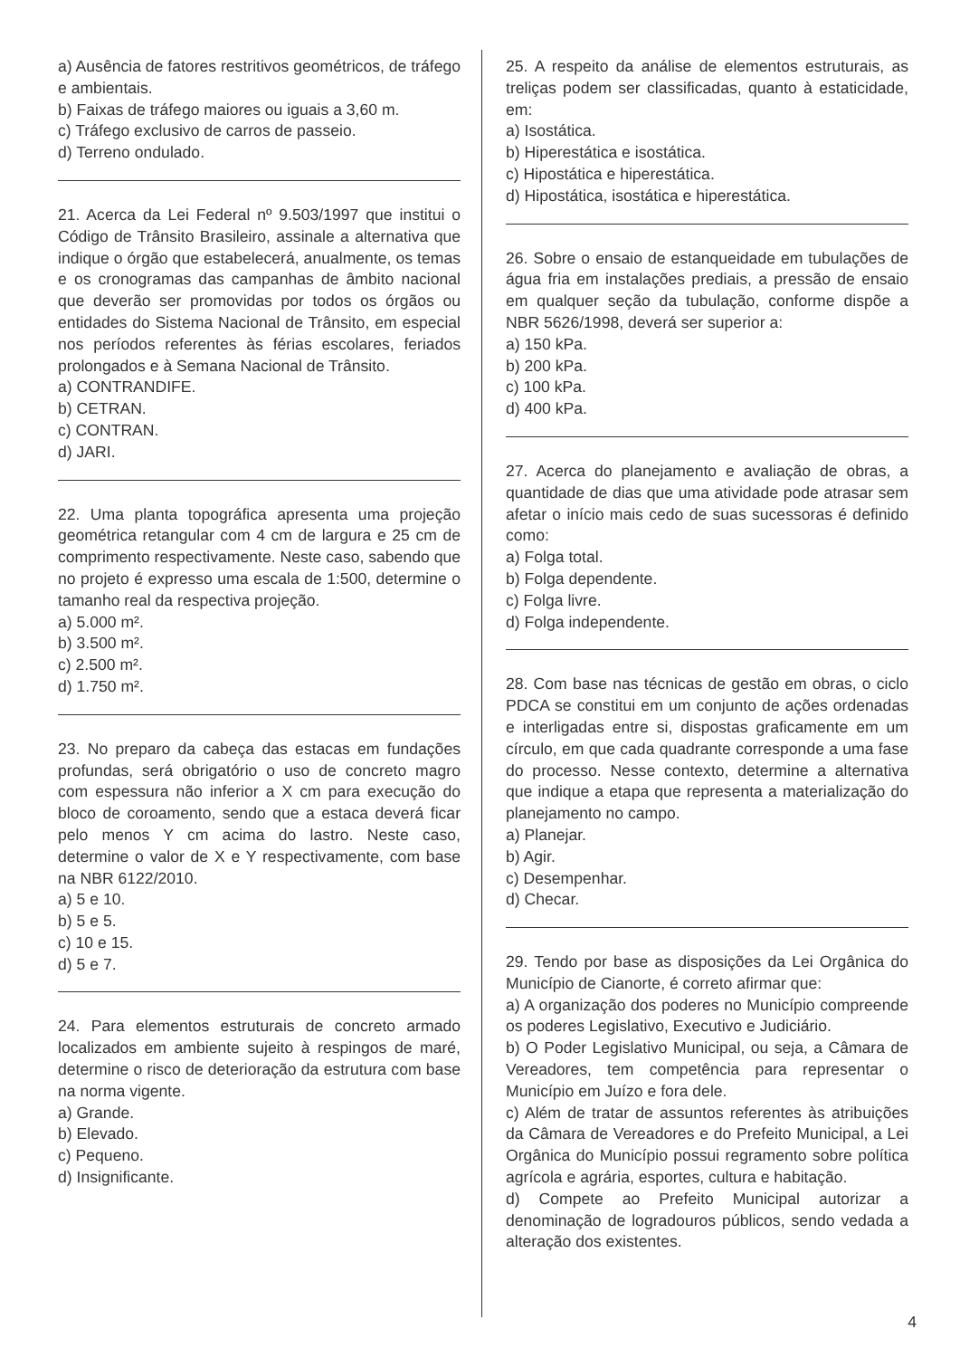a) Ausência de fatores restritivos geométricos, de tráfego e ambientais.
b) Faixas de tráfego maiores ou iguais a 3,60 m.
c) Tráfego exclusivo de carros de passeio.
d) Terreno ondulado.
21. Acerca da Lei Federal nº 9.503/1997 que institui o Código de Trânsito Brasileiro, assinale a alternativa que indique o órgão que estabelecerá, anualmente, os temas e os cronogramas das campanhas de âmbito nacional que deverão ser promovidas por todos os órgãos ou entidades do Sistema Nacional de Trânsito, em especial nos períodos referentes às férias escolares, feriados prolongados e à Semana Nacional de Trânsito.
a) CONTRANDIFE.
b) CETRAN.
c) CONTRAN.
d) JARI.
22. Uma planta topográfica apresenta uma projeção geométrica retangular com 4 cm de largura e 25 cm de comprimento respectivamente. Neste caso, sabendo que no projeto é expresso uma escala de 1:500, determine o tamanho real da respectiva projeção.
a) 5.000 m².
b) 3.500 m².
c) 2.500 m².
d) 1.750 m².
23. No preparo da cabeça das estacas em fundações profundas, será obrigatório o uso de concreto magro com espessura não inferior a X cm para execução do bloco de coroamento, sendo que a estaca deverá ficar pelo menos Y cm acima do lastro. Neste caso, determine o valor de X e Y respectivamente, com base na NBR 6122/2010.
a) 5 e 10.
b) 5 e 5.
c) 10 e 15.
d) 5 e 7.
24. Para elementos estruturais de concreto armado localizados em ambiente sujeito à respingos de maré, determine o risco de deterioração da estrutura com base na norma vigente.
a) Grande.
b) Elevado.
c) Pequeno.
d) Insignificante.
25. A respeito da análise de elementos estruturais, as treliças podem ser classificadas, quanto à estaticidade, em:
a) Isostática.
b) Hiperestática e isostática.
c) Hipostática e hiperestática.
d) Hipostática, isostática e hiperestática.
26. Sobre o ensaio de estanqueidade em tubulações de água fria em instalações prediais, a pressão de ensaio em qualquer seção da tubulação, conforme dispõe a NBR 5626/1998, deverá ser superior a:
a) 150 kPa.
b) 200 kPa.
c) 100 kPa.
d) 400 kPa.
27. Acerca do planejamento e avaliação de obras, a quantidade de dias que uma atividade pode atrasar sem afetar o início mais cedo de suas sucessoras é definido como:
a) Folga total.
b) Folga dependente.
c) Folga livre.
d) Folga independente.
28. Com base nas técnicas de gestão em obras, o ciclo PDCA se constitui em um conjunto de ações ordenadas e interligadas entre si, dispostas graficamente em um círculo, em que cada quadrante corresponde a uma fase do processo. Nesse contexto, determine a alternativa que indique a etapa que representa a materialização do planejamento no campo.
a) Planejar.
b) Agir.
c) Desempenhar.
d) Checar.
29. Tendo por base as disposições da Lei Orgânica do Município de Cianorte, é correto afirmar que:
a) A organização dos poderes no Município compreende os poderes Legislativo, Executivo e Judiciário.
b) O Poder Legislativo Municipal, ou seja, a Câmara de Vereadores, tem competência para representar o Município em Juízo e fora dele.
c) Além de tratar de assuntos referentes às atribuições da Câmara de Vereadores e do Prefeito Municipal, a Lei Orgânica do Município possui regramento sobre política agrícola e agrária, esportes, cultura e habitação.
d) Compete ao Prefeito Municipal autorizar a denominação de logradouros públicos, sendo vedada a alteração dos existentes.
4